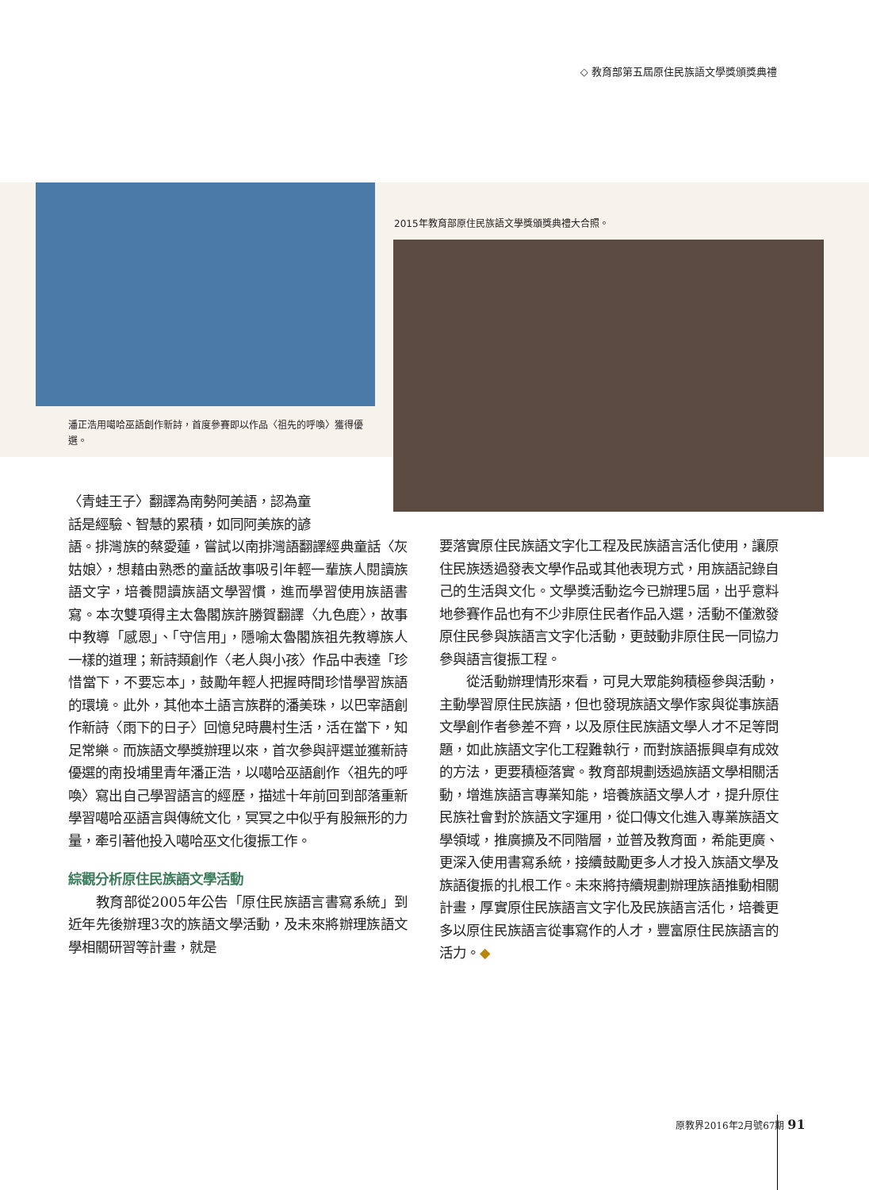◇ 教育部第五屆原住民族語文學獎頒獎典禮
潘正浩用噶哈巫語創作新詩，首度參賽即以作品〈祖先的呼喚〉獲得優選。
2015年教育部原住民族語文學獎頒獎典禮大合照。
〈青蛙王子〉翻譯為南勢阿美語，認為童
話是經驗、智慧的累積，如同阿美族的諺
語。排灣族的蔡愛蓮，嘗試以南排灣語翻譯經典童話〈灰姑娘〉，想藉由熟悉的童話故事吸引年輕一輩族人閱讀族語文字，培養閱讀族語文學習慣，進而學習使用族語書寫。本次雙項得主太魯閣族許勝賀翻譯〈九色鹿〉，故事中教導「感恩」、「守信用」，隱喻太魯閣族祖先教導族人一樣的道理；新詩類創作〈老人與小孩〉作品中表達「珍惜當下，不要忘本」，鼓勵年輕人把握時間珍惜學習族語的環境。此外，其他本土語言族群的潘美珠，以巴宰語創作新詩〈雨下的日子〉回憶兒時農村生活，活在當下，知足常樂。而族語文學獎辦理以來，首次參與評選並獲新詩優選的南投埔里青年潘正浩，以噶哈巫語創作〈祖先的呼喚〉寫出自己學習語言的經歷，描述十年前回到部落重新學習噶哈巫語言與傳統文化，冥冥之中似乎有股無形的力量，牽引著他投入噶哈巫文化復振工作。
綜觀分析原住民族語文學活動
　　教育部從2005年公告「原住民族語言書寫系統」到近年先後辦理3次的族語文學活動，及未來將辦理族語文學相關研習等計畫，就是
要落實原住民族語文字化工程及民族語言活化使用，讓原住民族透過發表文學作品或其他表現方式，用族語記錄自己的生活與文化。文學獎活動迄今已辦理5屆，出乎意料地參賽作品也有不少非原住民者作品入選，活動不僅激發原住民參與族語言文字化活動，更鼓動非原住民一同協力參與語言復振工程。
　　從活動辦理情形來看，可見大眾能夠積極參與活動，主動學習原住民族語，但也發現族語文學作家與從事族語文學創作者參差不齊，以及原住民族語文學人才不足等問題，如此族語文字化工程難執行，而對族語振興卓有成效的方法，更要積極落實。教育部規劃透過族語文學相關活動，增進族語言專業知能，培養族語文學人才，提升原住民族社會對於族語文字運用，從口傳文化進入專業族語文學領域，推廣擴及不同階層，並普及教育面，希能更廣、更深入使用書寫系統，接續鼓勵更多人才投入族語文學及族語復振的扎根工作。未來將持續規劃辦理族語推動相關計畫，厚實原住民族語言文字化及民族語言活化，培養更多以原住民族語言從事寫作的人才，豐富原住民族語言的活力。◆
原教界2016年2月號67期 91